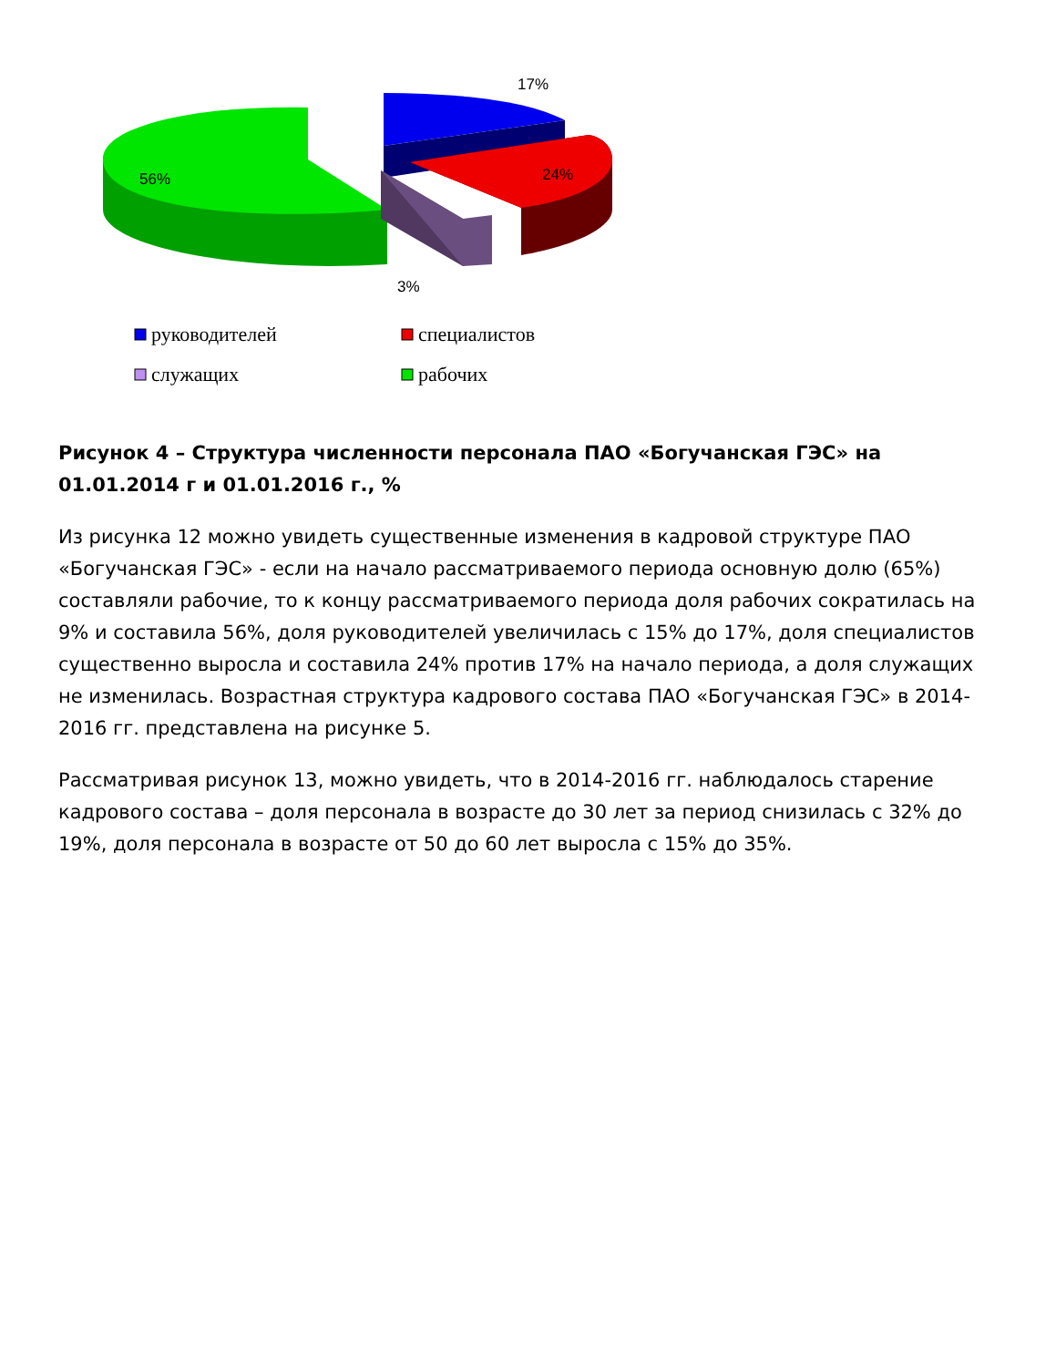17%
56%
24%
3%
руководителей
специалистов
служащих
рабочих
Рисунок 4 – Структура численности персонала ПАО «Богучанская ГЭС» на 01.01.2014 г и 01.01.2016 г., %
Из рисунка 12 можно увидеть существенные изменения в кадровой структуре ПАО «Богучанская ГЭС» - если на начало рассматриваемого периода основную долю (65%) составляли рабочие, то к концу рассматриваемого периода доля рабочих сократилась на 9% и составила 56%, доля руководителей увеличилась с 15% до 17%, доля специалистов существенно выросла и составила 24% против 17% на начало периода, а доля служащих не изменилась. Возрастная структура кадрового состава ПАО «Богучанская ГЭС» в 2014-2016 гг. представлена на рисунке 5.
Рассматривая рисунок 13, можно увидеть, что в 2014-2016 гг. наблюдалось старение кадрового состава – доля персонала в возрасте до 30 лет за период снизилась с 32% до 19%, доля персонала в возрасте от 50 до 60 лет выросла с 15% до 35%.